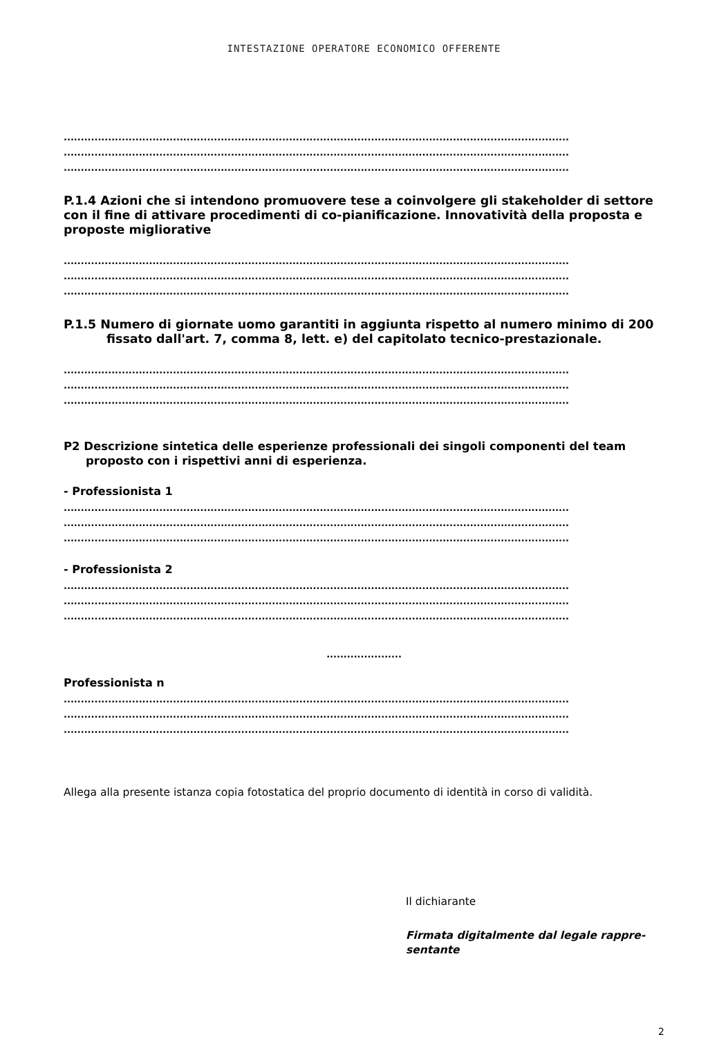INTESTAZIONE OPERATORE ECONOMICO OFFERENTE
....................................................................................................................................................
....................................................................................................................................................
....................................................................................................................................................
P.1.4 Azioni che si intendono promuovere tese a coinvolgere gli stakeholder di settore con il fine di attivare procedimenti di co-pianificazione. Innovatività della proposta e proposte migliorative
....................................................................................................................................................
....................................................................................................................................................
....................................................................................................................................................
P.1.5 Numero di giornate uomo garantiti in aggiunta rispetto al numero minimo di 200
fissato dall'art. 7, comma 8, lett. e) del capitolato tecnico-prestazionale.
....................................................................................................................................................
....................................................................................................................................................
....................................................................................................................................................
P2 Descrizione sintetica delle esperienze professionali dei singoli componenti del team
proposto con i rispettivi anni di esperienza.
- Professionista 1
....................................................................................................................................................
....................................................................................................................................................
....................................................................................................................................................
- Professionista 2
....................................................................................................................................................
....................................................................................................................................................
....................................................................................................................................................
......................
Professionista n
....................................................................................................................................................
....................................................................................................................................................
....................................................................................................................................................
Allega alla presente istanza copia fotostatica del proprio documento di identità in corso di validità.
Il dichiarante
Firmata digitalmente dal legale rappre-
sentante
2